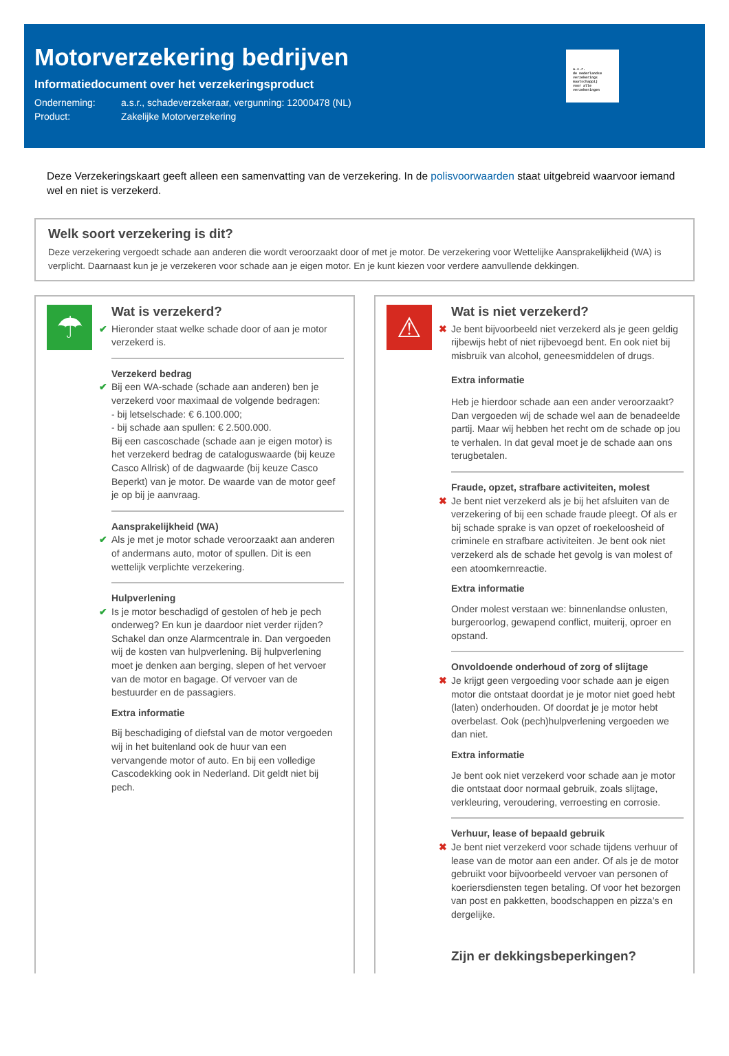Motorverzekering bedrijven
Informatiedocument over het verzekeringsproduct
Onderneming: a.s.r., schadeverzekeraar, vergunning: 12000478 (NL)
Product: Zakelijke Motorverzekering
a.s.r.
de nederlandse
verzekerings
maatschappij
voor alle
verzekeringen
Deze Verzekeringskaart geeft alleen een samenvatting van de verzekering. In de polisvoorwaarden staat uitgebreid waarvoor iemand wel en niet is verzekerd.
Welk soort verzekering is dit?
Deze verzekering vergoedt schade aan anderen die wordt veroorzaakt door of met je motor. De verzekering voor Wettelijke Aansprakelijkheid (WA) is verplicht. Daarnaast kun je je verzekeren voor schade aan je eigen motor. En je kunt kiezen voor verdere aanvullende dekkingen.
☂
Wat is verzekerd?
✔ Hieronder staat welke schade door of aan je motor verzekerd is.
Verzekerd bedrag
✔ Bij een WA-schade (schade aan anderen) ben je verzekerd voor maximaal de volgende bedragen:
- bij letselschade: € 6.100.000;
- bij schade aan spullen: € 2.500.000.
Bij een cascoschade (schade aan je eigen motor) is het verzekerd bedrag de cataloguswaarde (bij keuze Casco Allrisk) of de dagwaarde (bij keuze Casco Beperkt) van je motor. De waarde van de motor geef je op bij je aanvraag.
Aansprakelijkheid (WA)
✔ Als je met je motor schade veroorzaakt aan anderen of andermans auto, motor of spullen. Dit is een wettelijk verplichte verzekering.
Hulpverlening
✔ Is je motor beschadigd of gestolen of heb je pech onderweg? En kun je daardoor niet verder rijden? Schakel dan onze Alarmcentrale in. Dan vergoeden wij de kosten van hulpverlening. Bij hulpverlening moet je denken aan berging, slepen of het vervoer van de motor en bagage. Of vervoer van de bestuurder en de passagiers.
Extra informatie
Bij beschadiging of diefstal van de motor vergoeden wij in het buitenland ook de huur van een vervangende motor of auto. En bij een volledige Cascodekking ook in Nederland. Dit geldt niet bij pech.
⚠
Wat is niet verzekerd?
✖ Je bent bijvoorbeeld niet verzekerd als je geen geldig rijbewijs hebt of niet rijbevoegd bent. En ook niet bij misbruik van alcohol, geneesmiddelen of drugs.
Extra informatie
Heb je hierdoor schade aan een ander veroorzaakt? Dan vergoeden wij de schade wel aan de benadeelde partij. Maar wij hebben het recht om de schade op jou te verhalen. In dat geval moet je de schade aan ons terugbetalen.
Fraude, opzet, strafbare activiteiten, molest
✖ Je bent niet verzekerd als je bij het afsluiten van de verzekering of bij een schade fraude pleegt. Of als er bij schade sprake is van opzet of roekeloosheid of criminele en strafbare activiteiten. Je bent ook niet verzekerd als de schade het gevolg is van molest of een atoomkernreactie.
Extra informatie
Onder molest verstaan we: binnenlandse onlusten, burgeroorlog, gewapend conflict, muiterij, oproer en opstand.
Onvoldoende onderhoud of zorg of slijtage
✖ Je krijgt geen vergoeding voor schade aan je eigen motor die ontstaat doordat je je motor niet goed hebt (laten) onderhouden. Of doordat je je motor hebt overbelast. Ook (pech)hulpverlening vergoeden we dan niet.
Extra informatie
Je bent ook niet verzekerd voor schade aan je motor die ontstaat door normaal gebruik, zoals slijtage, verkleuring, veroudering, verroesting en corrosie.
Verhuur, lease of bepaald gebruik
✖ Je bent niet verzekerd voor schade tijdens verhuur of lease van de motor aan een ander. Of als je de motor gebruikt voor bijvoorbeeld vervoer van personen of koeriersdiensten tegen betaling. Of voor het bezorgen van post en pakketten, boodschappen en pizza’s en dergelijke.
Zijn er dekkingsbeperkingen?